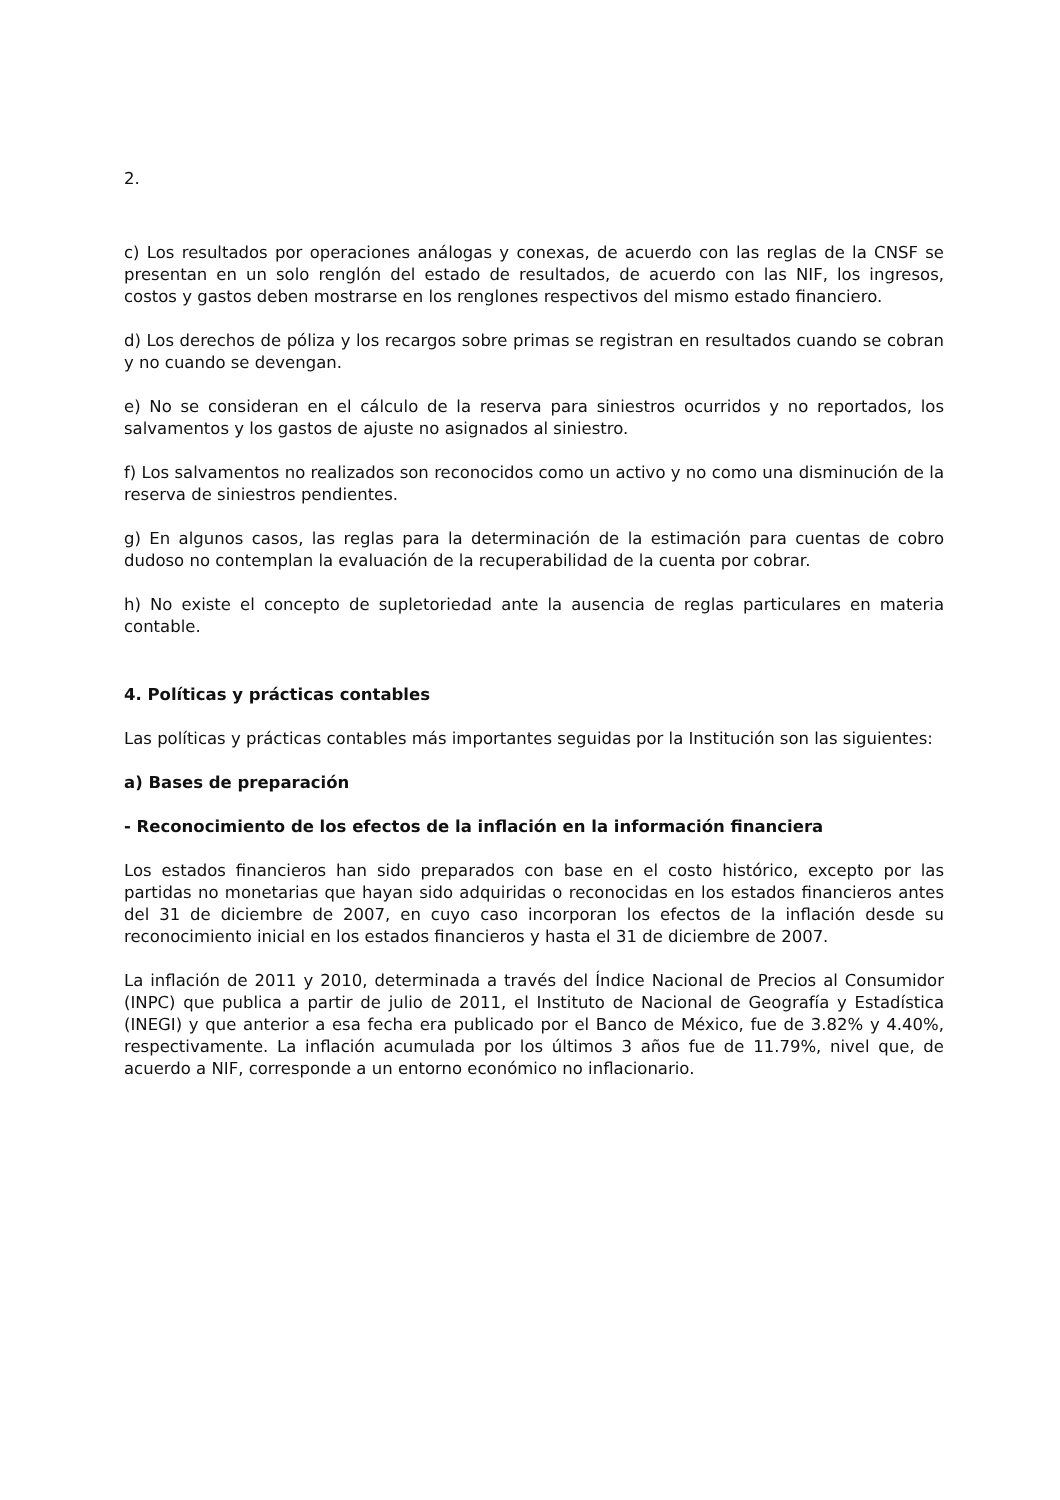2.
c) Los resultados por operaciones análogas y conexas, de acuerdo con las reglas de la CNSF se presentan en un solo renglón del estado de resultados, de acuerdo con las NIF, los ingresos, costos y gastos deben mostrarse en los renglones respectivos del mismo estado financiero.
d) Los derechos de póliza y los recargos sobre primas se registran en resultados cuando se cobran y no cuando se devengan.
e) No se consideran en el cálculo de la reserva para siniestros ocurridos y no reportados, los salvamentos y los gastos de ajuste no asignados al siniestro.
f) Los salvamentos no realizados son reconocidos como un activo y no como una disminución de la reserva de siniestros pendientes.
g) En algunos casos, las reglas para la determinación de la estimación para cuentas de cobro dudoso no contemplan la evaluación de la recuperabilidad de la cuenta por cobrar.
h) No existe el concepto de supletoriedad ante la ausencia de reglas particulares en materia contable.
4. Políticas y prácticas contables
Las políticas y prácticas contables más importantes seguidas por la Institución son las siguientes:
a) Bases de preparación
- Reconocimiento de los efectos de la inflación en la información financiera
Los estados financieros han sido preparados con base en el costo histórico, excepto por las partidas no monetarias que hayan sido adquiridas o reconocidas en los estados financieros antes del 31 de diciembre de 2007, en cuyo caso incorporan los efectos de la inflación desde su reconocimiento inicial en los estados financieros y hasta el 31 de diciembre de 2007.
La inflación de 2011 y 2010, determinada a través del Índice Nacional de Precios al Consumidor (INPC) que publica a partir de julio de 2011, el Instituto de Nacional de Geografía y Estadística (INEGI) y que anterior a esa fecha era publicado por el Banco de México, fue de 3.82% y 4.40%, respectivamente. La inflación acumulada por los últimos 3 años fue de 11.79%, nivel que, de acuerdo a NIF, corresponde a un entorno económico no inflacionario.